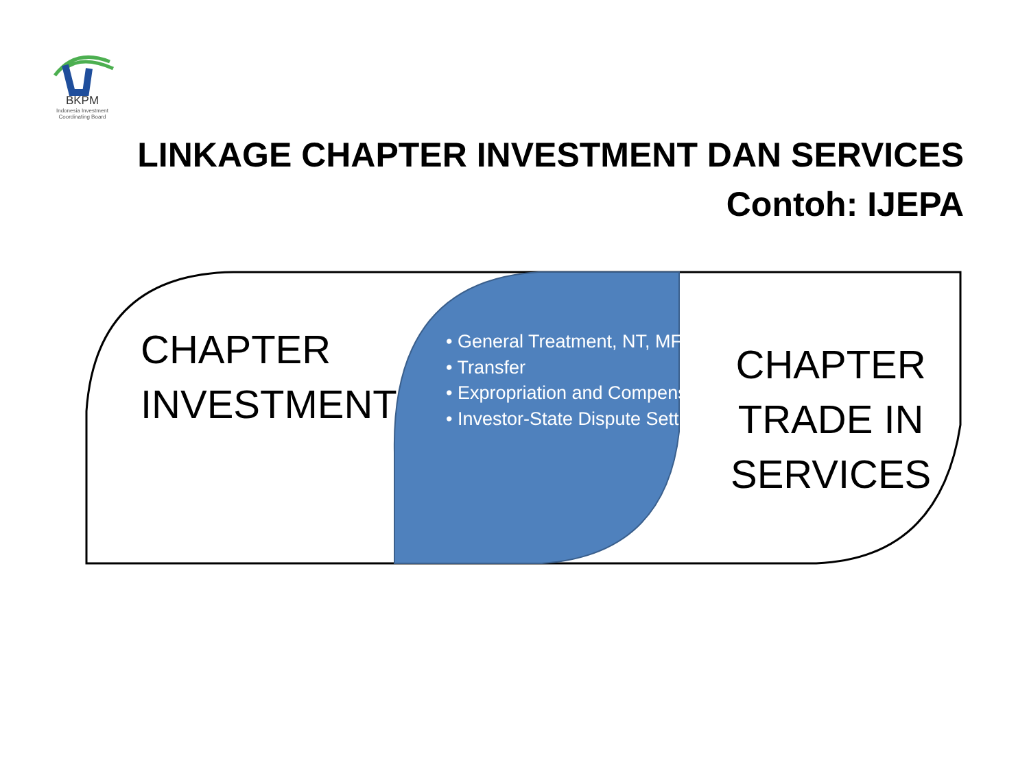BKPM
Indonesia Investment
Coordinating Board
LINKAGE CHAPTER INVESTMENT DAN SERVICES
Contoh: IJEPA
CHAPTER
INVESTMENT
• General Treatment, NT, MFN
• Transfer
• Expropriation and Compensation
• Investor-State Dispute Settlement
CHAPTER
TRADE IN
SERVICES